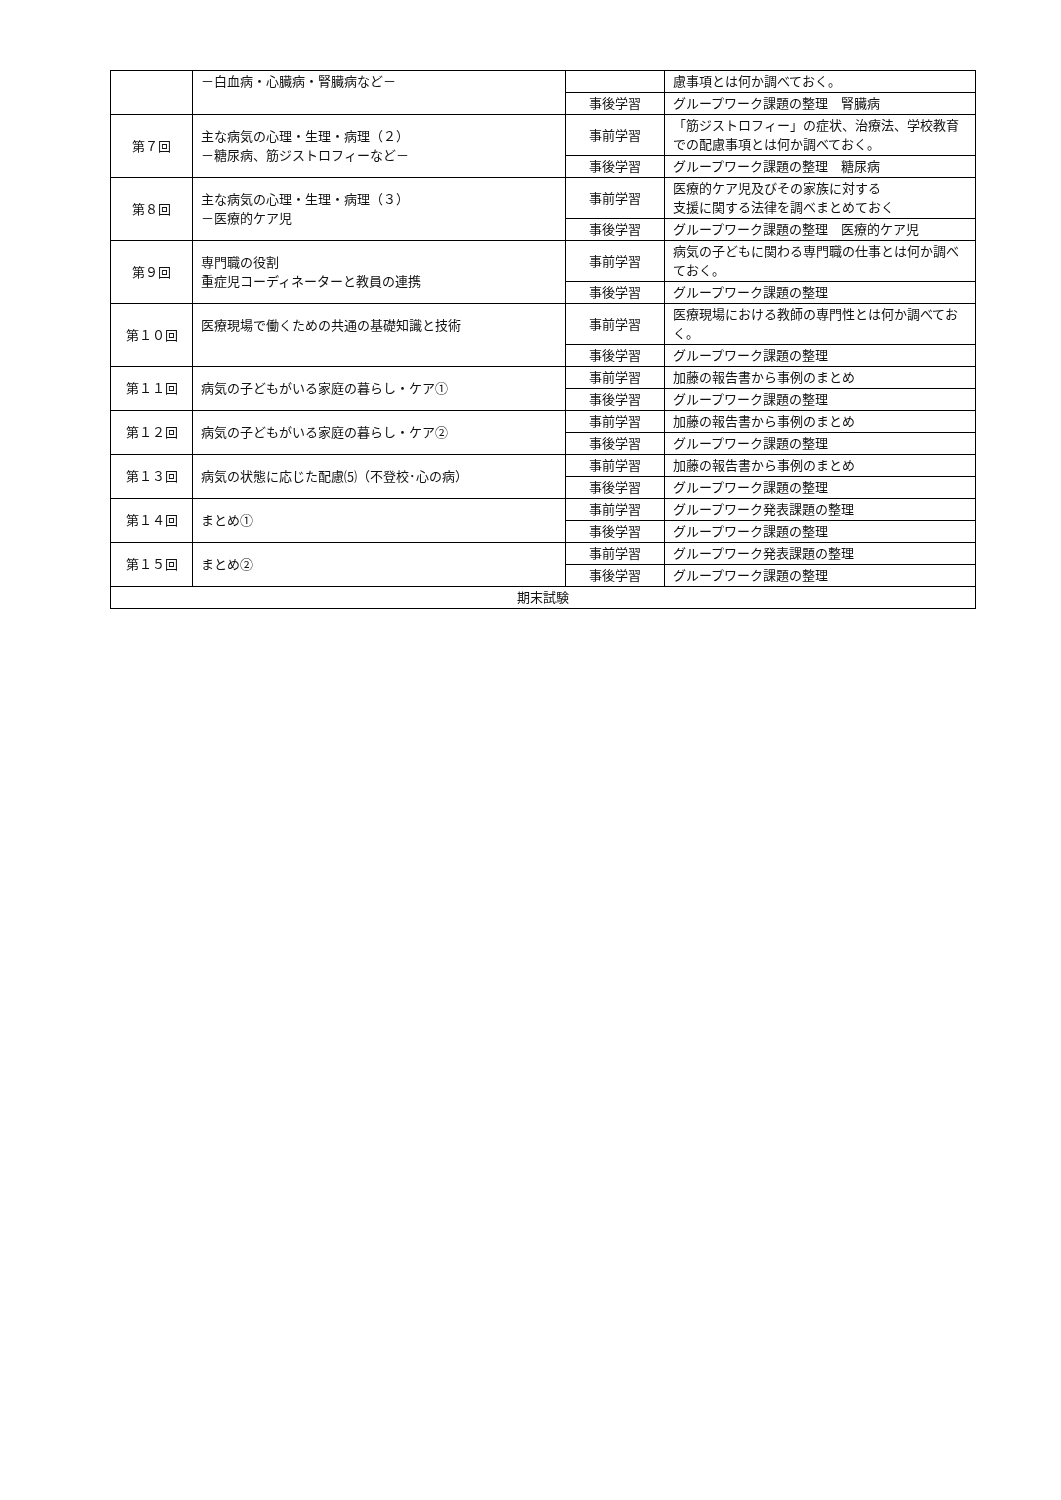| | －白血病・心臓病・腎臓病など－ | | 慮事項とは何か調べておく。 |
| | | 事後学習 | グループワーク課題の整理 腎臓病 |
| 第７回 | 主な病気の心理・生理・病理（２） －糖尿病、筋ジストロフィーなど－ | 事前学習 | 「筋ジストロフィー」の症状、治療法、学校教育での配慮事項とは何か調べておく。 |
| | | 事後学習 | グループワーク課題の整理 糖尿病 |
| 第８回 | 主な病気の心理・生理・病理（３） －医療的ケア児 | 事前学習 | 医療的ケア児及びその家族に対する 支援に関する法律を調べまとめておく |
| | | 事後学習 | グループワーク課題の整理 医療的ケア児 |
| 第９回 | 専門職の役割 重症児コーディネーターと教員の連携 | 事前学習 | 病気の子どもに関わる専門職の仕事とは何か調べておく。 |
| | | 事後学習 | グループワーク課題の整理 |
| 第１０回 | 医療現場で働くための共通の基礎知識と技術 | 事前学習 | 医療現場における教師の専門性とは何か調べておく。 |
| | | 事後学習 | グループワーク課題の整理 |
| 第１１回 | 病気の子どもがいる家庭の暮らし・ケア① | 事前学習 | 加藤の報告書から事例のまとめ |
| | | 事後学習 | グループワーク課題の整理 |
| 第１２回 | 病気の子どもがいる家庭の暮らし・ケア② | 事前学習 | 加藤の報告書から事例のまとめ |
| | | 事後学習 | グループワーク課題の整理 |
| 第１３回 | 病気の状態に応じた配慮⑸（不登校･心の病） | 事前学習 | 加藤の報告書から事例のまとめ |
| | | 事後学習 | グループワーク課題の整理 |
| 第１４回 | まとめ① | 事前学習 | グループワーク発表課題の整理 |
| | | 事後学習 | グループワーク課題の整理 |
| 第１５回 | まとめ② | 事前学習 | グループワーク発表課題の整理 |
| | | 事後学習 | グループワーク課題の整理 |
| 期末試験 | | | |